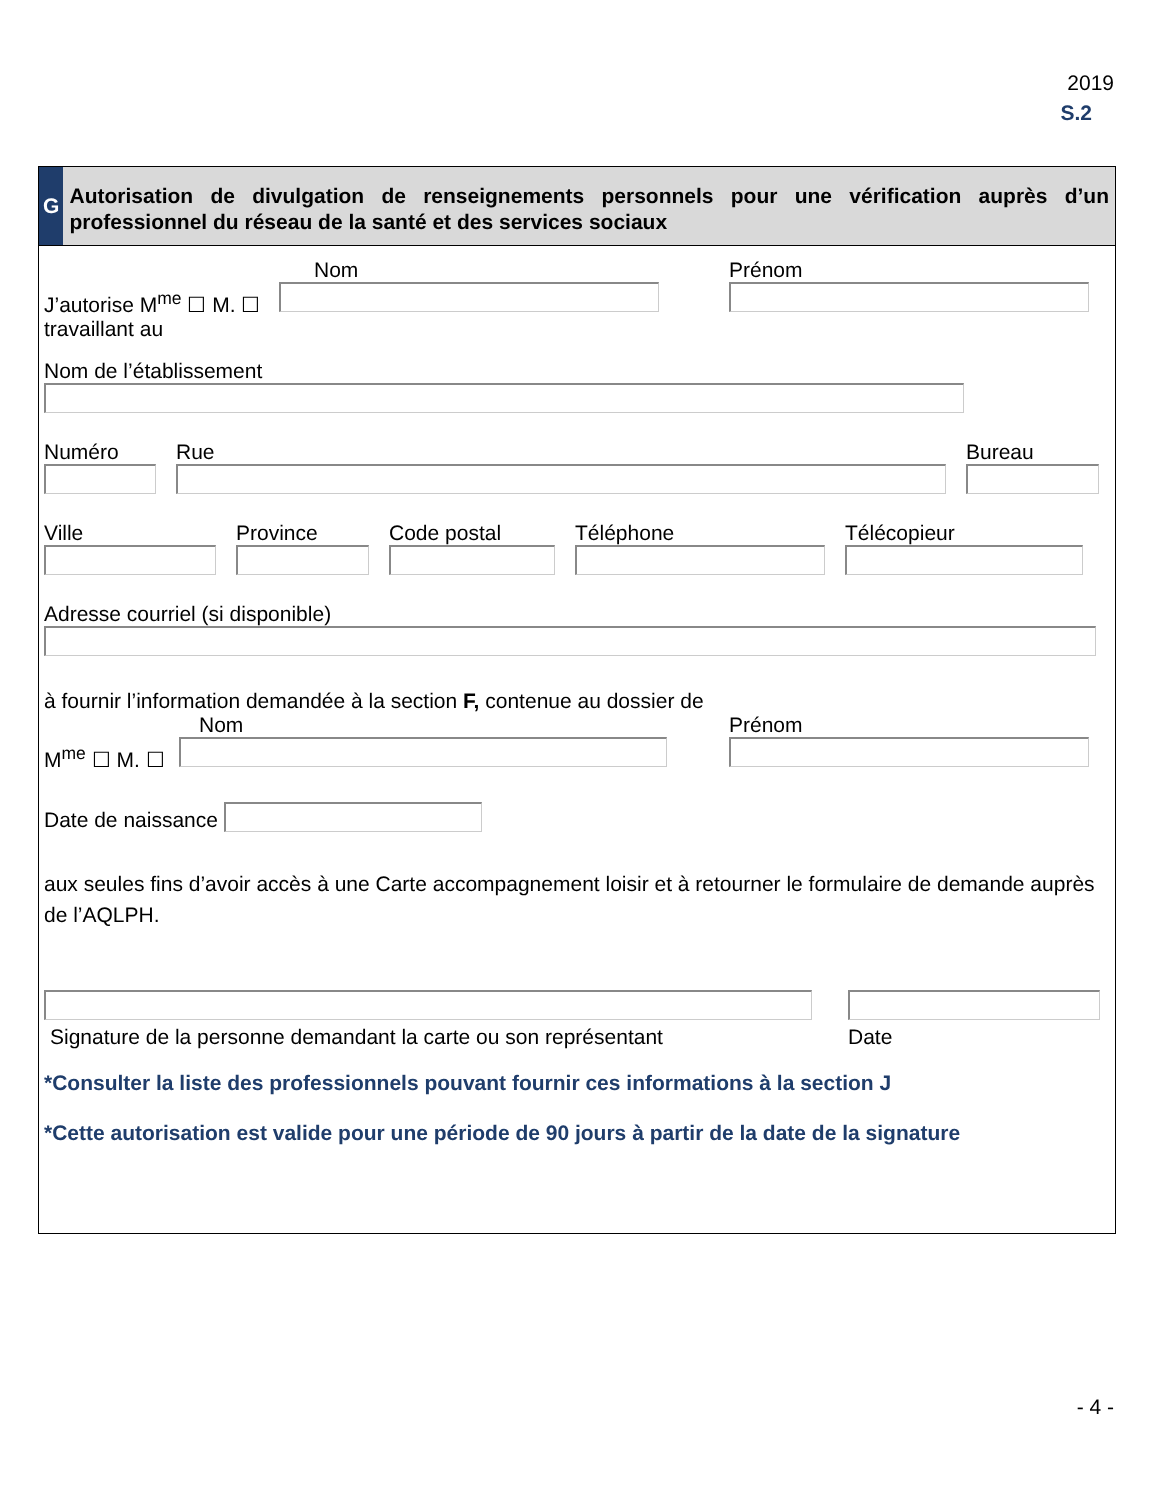2019
S.2
G
Autorisation de divulgation de renseignements personnels pour une vérification auprès d’un professionnel du réseau de la santé et des services sociaux
J’autorise M<sup>me</sup> ☐ M. ☐
Nom
Prénom
travaillant au
Nom de l’établissement
Numéro
Rue
Bureau
Ville
Province
Code postal
Téléphone
Télécopieur
Adresse courriel (si disponible)
à fournir l’information demandée à la section F, contenue au dossier de
M<sup>me</sup> ☐ M. ☐
Nom
Prénom
Date de naissance
aux seules fins d’avoir accès à une Carte accompagnement loisir et à retourner le formulaire de demande auprès de l’AQLPH.
Signature de la personne demandant la carte ou son représentant
Date
*Consulter la liste des professionnels pouvant fournir ces informations à la section J
*Cette autorisation est valide pour une période de 90 jours à partir de la date de la signature
- 4 -